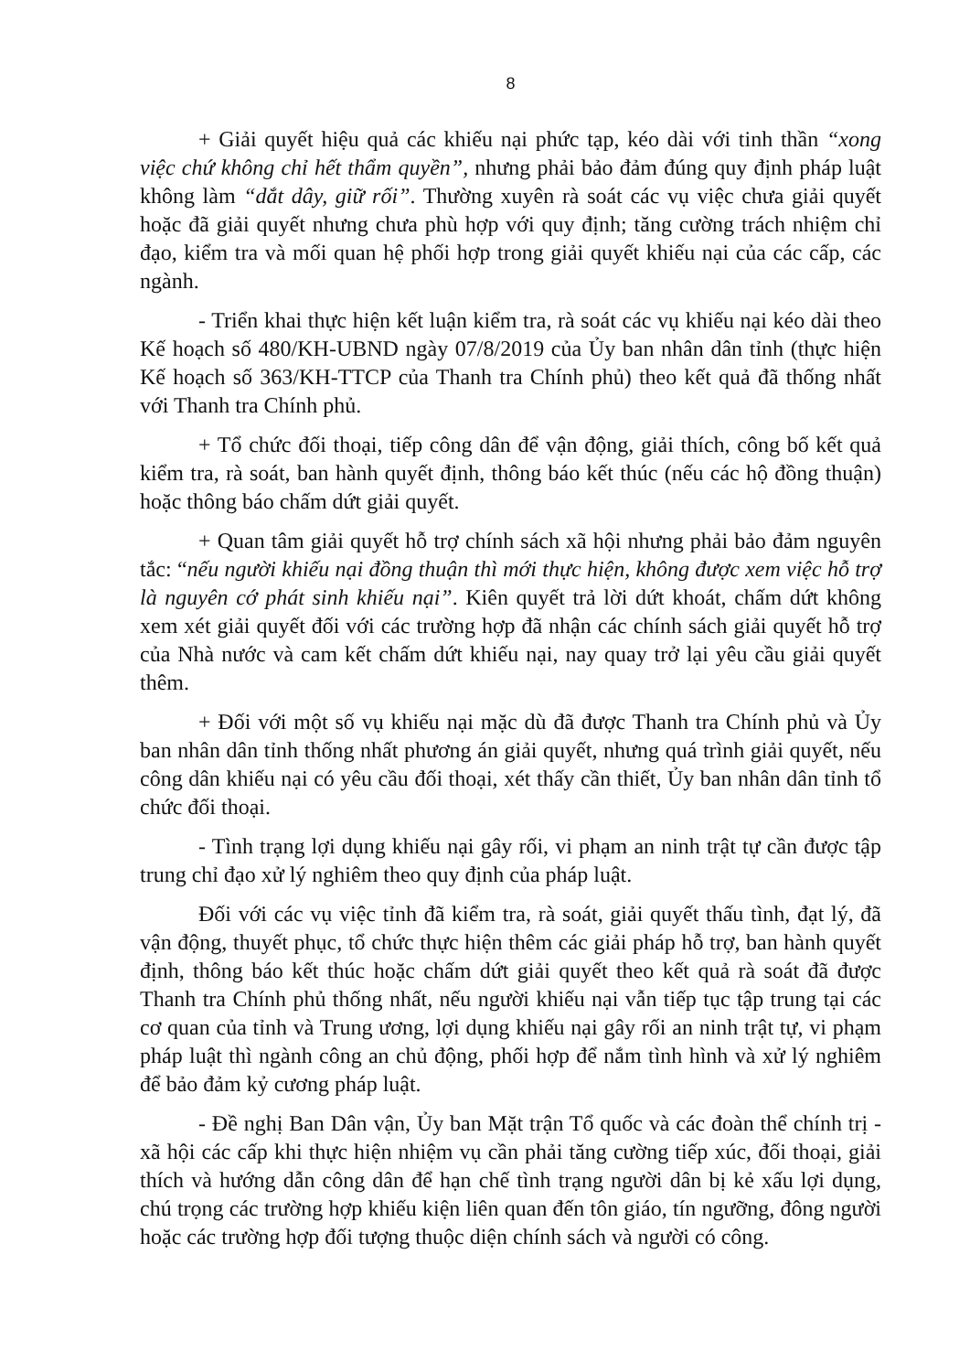8
+ Giải quyết hiệu quả các khiếu nại phức tạp, kéo dài với tinh thần “xong việc chứ không chỉ hết thẩm quyền”, nhưng phải bảo đảm đúng quy định pháp luật không làm “dắt dây, giữ rối”. Thường xuyên rà soát các vụ việc chưa giải quyết hoặc đã giải quyết nhưng chưa phù hợp với quy định; tăng cường trách nhiệm chỉ đạo, kiểm tra và mối quan hệ phối hợp trong giải quyết khiếu nại của các cấp, các ngành.
- Triển khai thực hiện kết luận kiểm tra, rà soát các vụ khiếu nại kéo dài theo Kế hoạch số 480/KH-UBND ngày 07/8/2019 của Ủy ban nhân dân tỉnh (thực hiện Kế hoạch số 363/KH-TTCP của Thanh tra Chính phủ) theo kết quả đã thống nhất với Thanh tra Chính phủ.
+ Tổ chức đối thoại, tiếp công dân để vận động, giải thích, công bố kết quả kiểm tra, rà soát, ban hành quyết định, thông báo kết thúc (nếu các hộ đồng thuận) hoặc thông báo chấm dứt giải quyết.
+ Quan tâm giải quyết hỗ trợ chính sách xã hội nhưng phải bảo đảm nguyên tắc: “nếu người khiếu nại đồng thuận thì mới thực hiện, không được xem việc hỗ trợ là nguyên cớ phát sinh khiếu nại”. Kiên quyết trả lời dứt khoát, chấm dứt không xem xét giải quyết đối với các trường hợp đã nhận các chính sách giải quyết hỗ trợ của Nhà nước và cam kết chấm dứt khiếu nại, nay quay trở lại yêu cầu giải quyết thêm.
+ Đối với một số vụ khiếu nại mặc dù đã được Thanh tra Chính phủ và Ủy ban nhân dân tỉnh thống nhất phương án giải quyết, nhưng quá trình giải quyết, nếu công dân khiếu nại có yêu cầu đối thoại, xét thấy cần thiết, Ủy ban nhân dân tỉnh tổ chức đối thoại.
- Tình trạng lợi dụng khiếu nại gây rối, vi phạm an ninh trật tự cần được tập trung chỉ đạo xử lý nghiêm theo quy định của pháp luật.
Đối với các vụ việc tỉnh đã kiểm tra, rà soát, giải quyết thấu tình, đạt lý, đã vận động, thuyết phục, tổ chức thực hiện thêm các giải pháp hỗ trợ, ban hành quyết định, thông báo kết thúc hoặc chấm dứt giải quyết theo kết quả rà soát đã được Thanh tra Chính phủ thống nhất, nếu người khiếu nại vẫn tiếp tục tập trung tại các cơ quan của tỉnh và Trung ương, lợi dụng khiếu nại gây rối an ninh trật tự, vi phạm pháp luật thì ngành công an chủ động, phối hợp để nắm tình hình và xử lý nghiêm để bảo đảm kỷ cương pháp luật.
- Đề nghị Ban Dân vận, Ủy ban Mặt trận Tổ quốc và các đoàn thể chính trị - xã hội các cấp khi thực hiện nhiệm vụ cần phải tăng cường tiếp xúc, đối thoại, giải thích và hướng dẫn công dân để hạn chế tình trạng người dân bị kẻ xấu lợi dụng, chú trọng các trường hợp khiếu kiện liên quan đến tôn giáo, tín ngưỡng, đông người hoặc các trường hợp đối tượng thuộc diện chính sách và người có công.